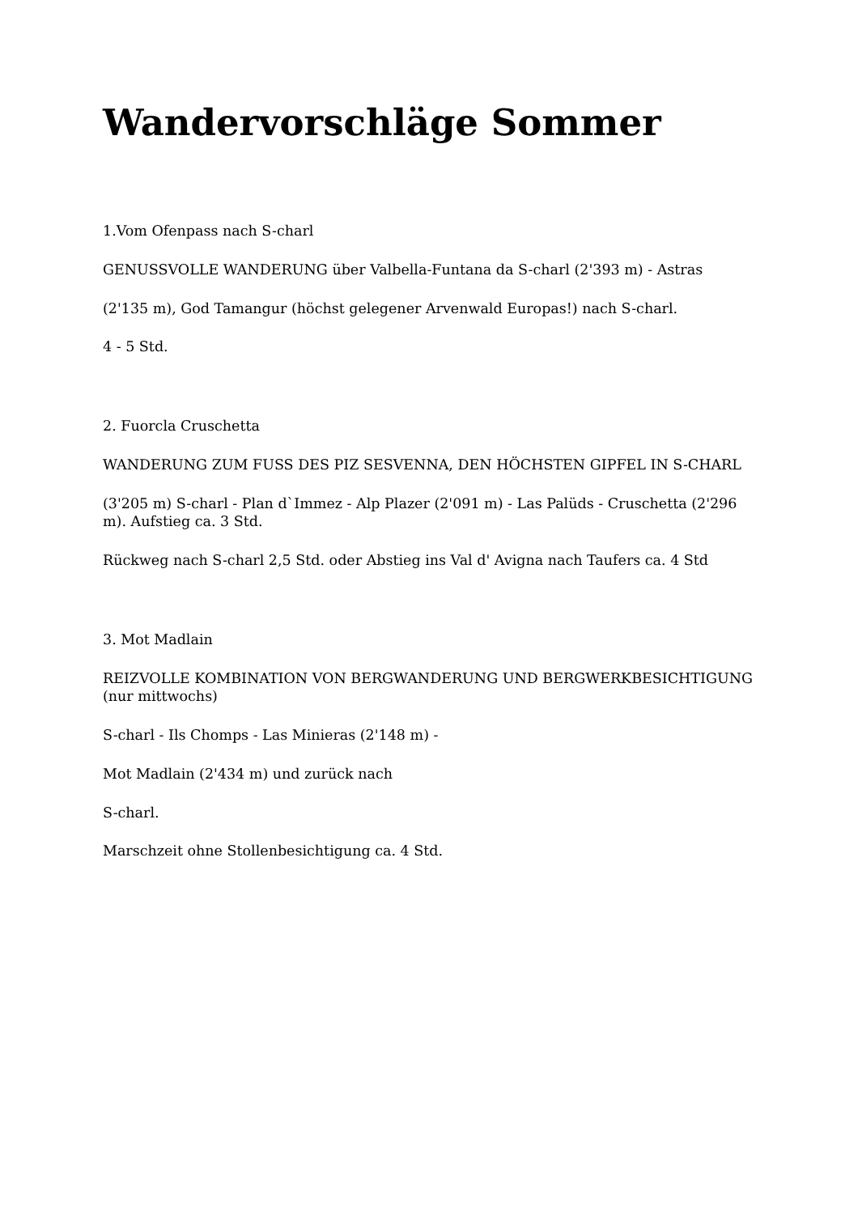Wandervorschläge Sommer
1.Vom Ofenpass nach S-charl
GENUSSVOLLE WANDERUNG über Valbella-Funtana da S-charl (2'393 m) - Astras
(2'135 m), God Tamangur (höchst gelegener Arvenwald Europas!) nach S-charl.
4 - 5 Std.
2. Fuorcla Cruschetta
WANDERUNG ZUM FUSS DES PIZ SESVENNA, DEN HÖCHSTEN GIPFEL IN S-CHARL
(3'205 m) S-charl - Plan d`Immez - Alp Plazer (2'091 m) - Las Palüds - Cruschetta (2'296 m). Aufstieg ca. 3 Std.
Rückweg nach S-charl 2,5 Std. oder Abstieg ins Val d' Avigna nach Taufers ca. 4 Std
3. Mot Madlain
REIZVOLLE KOMBINATION VON BERGWANDERUNG UND BERGWERKBESICHTIGUNG (nur mittwochs)
S-charl - Ils Chomps - Las Minieras (2'148 m) -
Mot Madlain (2'434 m) und zurück nach
S-charl.
Marschzeit ohne Stollenbesichtigung ca. 4 Std.